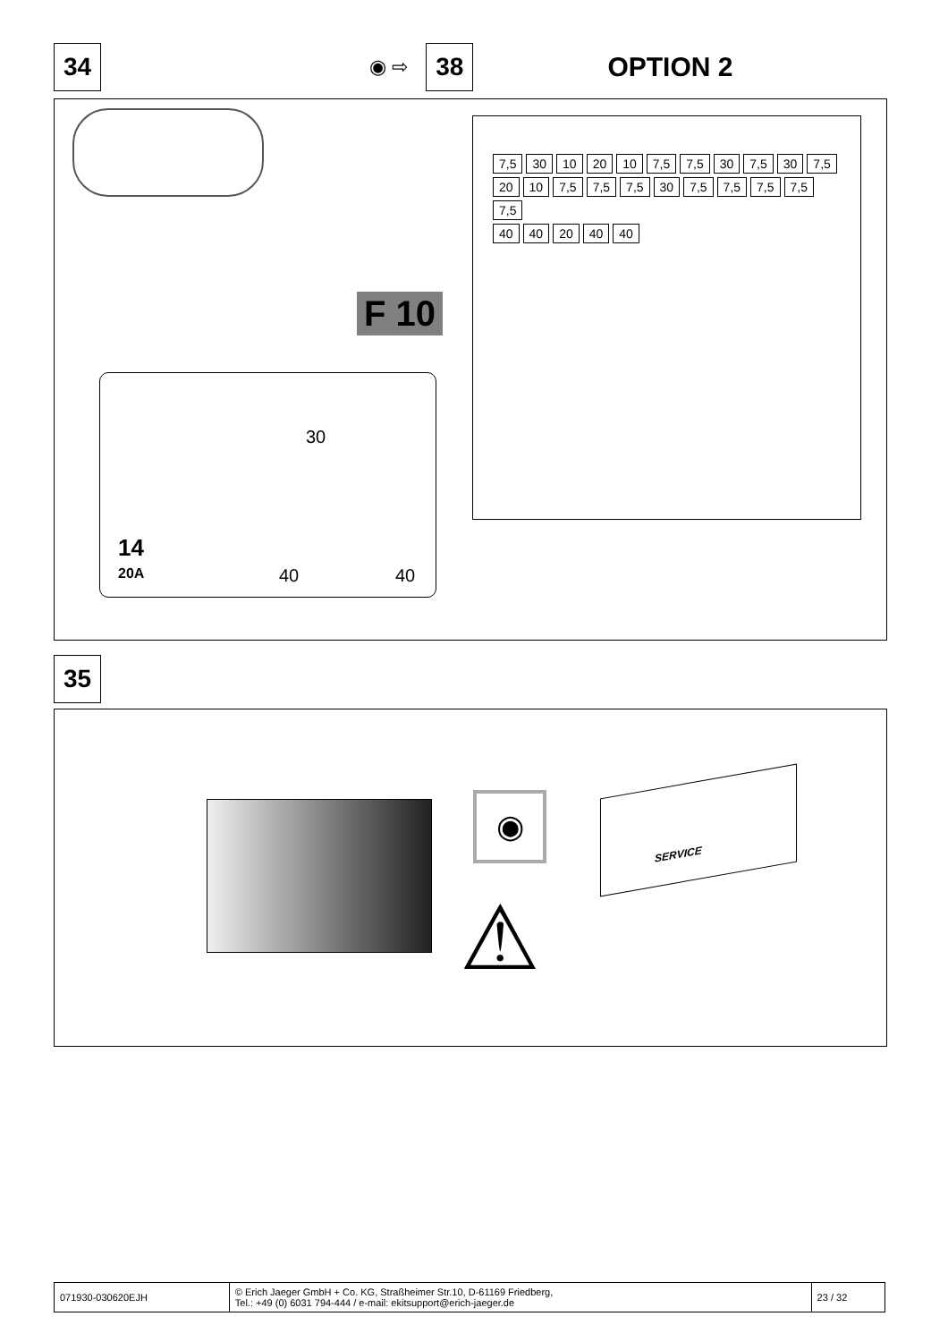34 ◉ ⇨ 38 OPTION 2
F 10
30
14
20A 40 40
7,5 30 10 20 10 7,5 7,5 30 7,5 30 7,5 20 10 7,5 7,5 7,5 30 7,5 7,5 7,5 7,5 7,5
40 40 20 40 40
35
◉
SERVICE
⚠
| 071930-030620EJH | © Erich Jaeger GmbH + Co. KG, Straßheimer Str.10, D-61169 Friedberg, Tel.: +49 (0) 6031 794-444 / e-mail: ekitsupport@erich-jaeger.de | 23 / 32 |